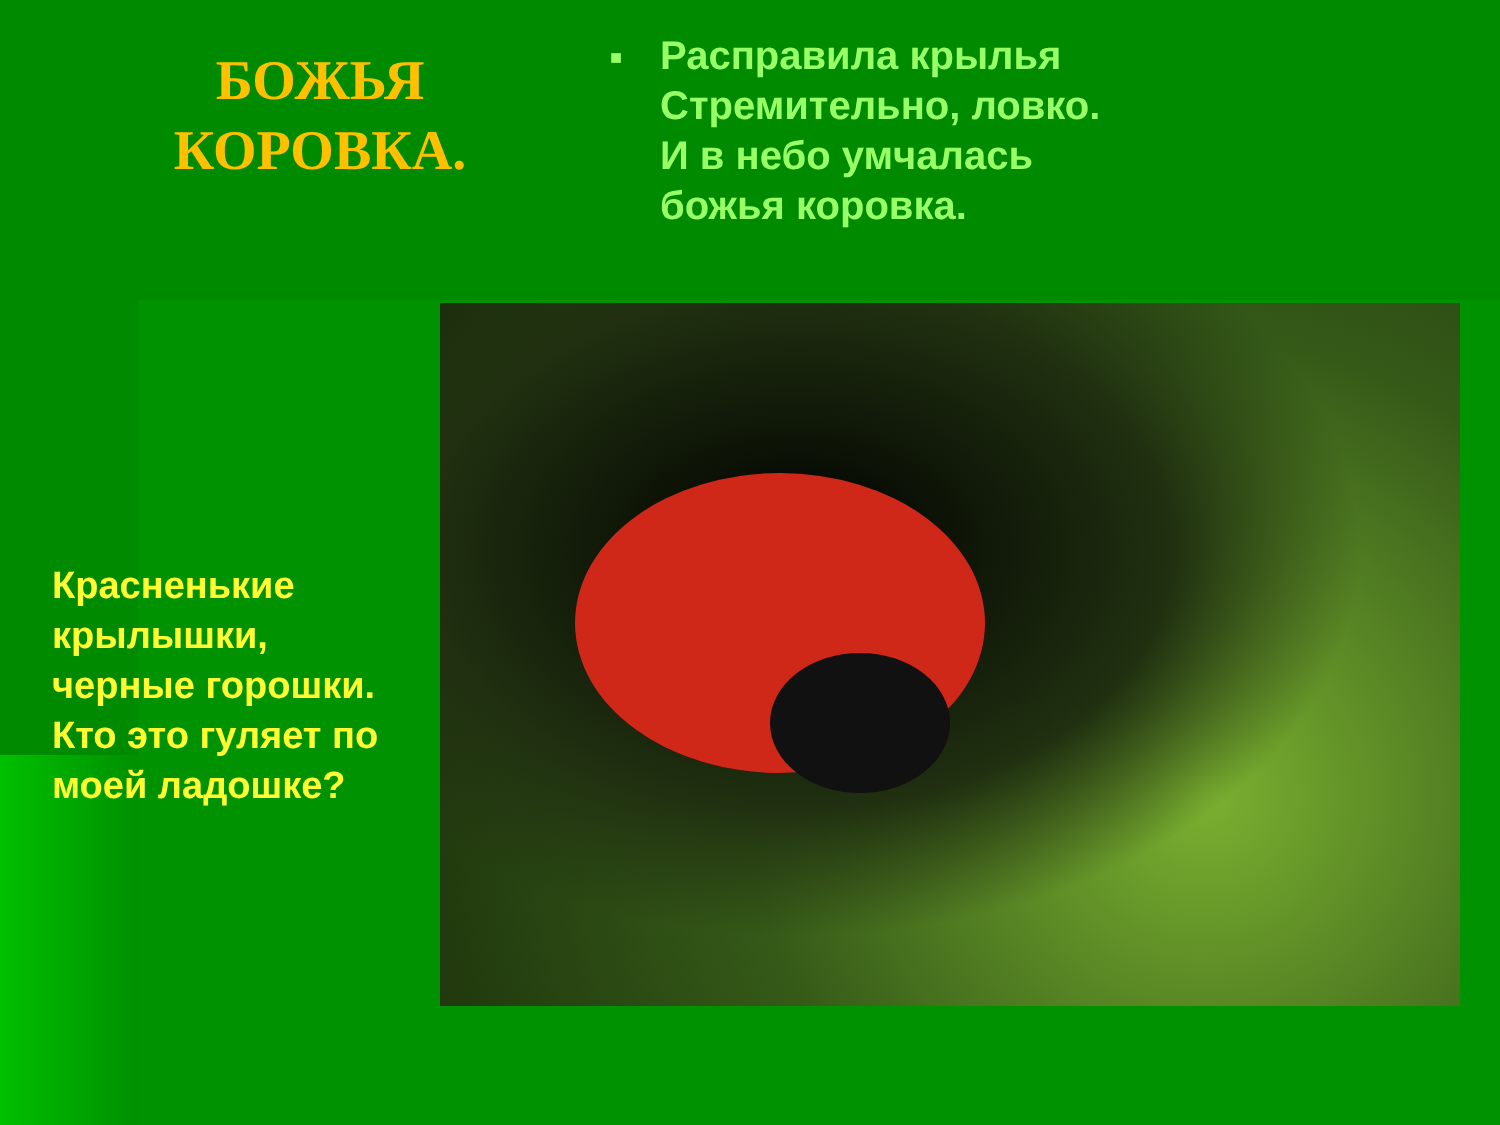БОЖЬЯ
КОРОВКА.
■
Расправила крылья
Стремительно, ловко.
И в небо умчалась
божья коровка.
Красненькие
крылышки,
черные горошки.
Кто это гуляет по
моей ладошке?